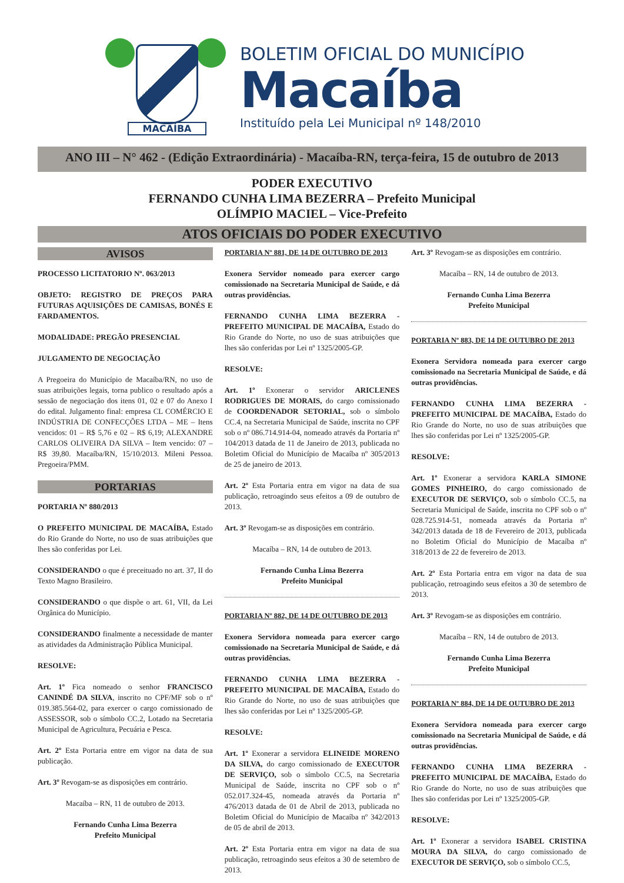MACAÍBA
BOLETIM OFICIAL DO MUNICÍPIO
Macaíba
Instituído pela Lei Municipal nº 148/2010
ANO III – N° 462 - (Edição Extraordinária) - Macaíba-RN, terça-feira, 15 de outubro de 2013
PODER EXECUTIVO
FERNANDO CUNHA LIMA BEZERRA – Prefeito Municipal
OLÍMPIO MACIEL – Vice-Prefeito
ATOS OFICIAIS DO PODER EXECUTIVO
AVISOS
PROCESSO LICITATORIO Nº. 063/2013
OBJETO: REGISTRO DE PREÇOS PARA FUTURAS AQUISIÇÕES DE CAMISAS, BONÉS E FARDAMENTOS.
MODALIDADE: PREGÃO PRESENCIAL
JULGAMENTO DE NEGOCIAÇÃO
A Pregoeira do Município de Macaíba/RN, no uso de suas atribuições legais, torna publico o resultado após a sessão de negociação dos itens 01, 02 e 07 do Anexo I do edital. Julgamento final: empresa CL COMÉRCIO E INDÚSTRIA DE CONFECÇÕES LTDA – ME – Itens vencidos: 01 – R$ 5,76 e 02 – R$ 6,19; ALEXANDRE CARLOS OLIVEIRA DA SILVA – Item vencido: 07 – R$ 39,80. Macaíba/RN, 15/10/2013. Mileni Pessoa. Pregoeira/PMM.
PORTARIAS
PORTARIA Nº 880/2013
O PREFEITO MUNICIPAL DE MACAÍBA, Estado do Rio Grande do Norte, no uso de suas atribuições que lhes são conferidas por Lei.
CONSIDERANDO o que é preceituado no art. 37, II do Texto Magno Brasileiro.
CONSIDERANDO o que dispõe o art. 61, VII, da Lei Orgânica do Município.
CONSIDERANDO finalmente a necessidade de manter as atividades da Administração Pública Municipal.
RESOLVE:
Art. 1º Fica nomeado o senhor FRANCISCO CANINDÉ DA SILVA, inscrito no CPF/MF sob o nº 019.385.564-02, para exercer o cargo comissionado de ASSESSOR, sob o símbolo CC.2, Lotado na Secretaria Municipal de Agricultura, Pecuária e Pesca.
Art. 2º Esta Portaria entre em vigor na data de sua publicação.
Art. 3º Revogam-se as disposições em contrário.
Macaíba – RN, 11 de outubro de 2013.
Fernando Cunha Lima Bezerra
Prefeito Municipal
PORTARIA Nº 881, DE 14 DE OUTUBRO DE 2013
Exonera Servidor nomeado para exercer cargo comissionado na Secretaria Municipal de Saúde, e dá outras providências.
FERNANDO CUNHA LIMA BEZERRA - PREFEITO MUNICIPAL DE MACAÍBA, Estado do Rio Grande do Norte, no uso de suas atribuições que lhes são conferidas por Lei nº 1325/2005-GP.
RESOLVE:
Art. 1º Exonerar o servidor ARICLENES RODRIGUES DE MORAIS, do cargo comissionado de COORDENADOR SETORIAL, sob o símbolo CC.4, na Secretaria Municipal de Saúde, inscrita no CPF sob o nº 086.714.914-04, nomeado através da Portaria nº 104/2013 datada de 11 de Janeiro de 2013, publicada no Boletim Oficial do Município de Macaíba nº 305/2013 de 25 de janeiro de 2013.
Art. 2º Esta Portaria entra em vigor na data de sua publicação, retroagindo seus efeitos a 09 de outubro de 2013.
Art. 3º Revogam-se as disposições em contrário.
Macaíba – RN, 14 de outubro de 2013.
Fernando Cunha Lima Bezerra
Prefeito Municipal
PORTARIA Nº 882, DE 14 DE OUTUBRO DE 2013
Exonera Servidora nomeada para exercer cargo comissionado na Secretaria Municipal de Saúde, e dá outras providências.
FERNANDO CUNHA LIMA BEZERRA - PREFEITO MUNICIPAL DE MACAÍBA, Estado do Rio Grande do Norte, no uso de suas atribuições que lhes são conferidas por Lei nº 1325/2005-GP.
RESOLVE:
Art. 1º Exonerar a servidora ELINEIDE MORENO DA SILVA, do cargo comissionado de EXECUTOR DE SERVIÇO, sob o símbolo CC.5, na Secretaria Municipal de Saúde, inscrita no CPF sob o nº 052.017.324-45, nomeada através da Portaria nº 476/2013 datada de 01 de Abril de 2013, publicada no Boletim Oficial do Município de Macaíba nº 342/2013 de 05 de abril de 2013.
Art. 2º Esta Portaria entra em vigor na data de sua publicação, retroagindo seus efeitos a 30 de setembro de 2013.
Art. 3º Revogam-se as disposições em contrário.
Macaíba – RN, 14 de outubro de 2013.
Fernando Cunha Lima Bezerra
Prefeito Municipal
PORTARIA Nº 883, DE 14 DE OUTUBRO DE 2013
Exonera Servidora nomeada para exercer cargo comissionado na Secretaria Municipal de Saúde, e dá outras providências.
FERNANDO CUNHA LIMA BEZERRA - PREFEITO MUNICIPAL DE MACAÍBA, Estado do Rio Grande do Norte, no uso de suas atribuições que lhes são conferidas por Lei nº 1325/2005-GP.
RESOLVE:
Art. 1º Exonerar a servidora KARLA SIMONE GOMES PINHEIRO, do cargo comissionado de EXECUTOR DE SERVIÇO, sob o símbolo CC.5, na Secretaria Municipal de Saúde, inscrita no CPF sob o nº 028.725.914-51, nomeada através da Portaria nº 342/2013 datada de 18 de Fevereiro de 2013, publicada no Boletim Oficial do Município de Macaíba nº 318/2013 de 22 de fevereiro de 2013.
Art. 2º Esta Portaria entra em vigor na data de sua publicação, retroagindo seus efeitos a 30 de setembro de 2013.
Art. 3º Revogam-se as disposições em contrário.
Macaíba – RN, 14 de outubro de 2013.
Fernando Cunha Lima Bezerra
Prefeito Municipal
PORTARIA Nº 884, DE 14 DE OUTUBRO DE 2013
Exonera Servidora nomeada para exercer cargo comissionado na Secretaria Municipal de Saúde, e dá outras providências.
FERNANDO CUNHA LIMA BEZERRA - PREFEITO MUNICIPAL DE MACAÍBA, Estado do Rio Grande do Norte, no uso de suas atribuições que lhes são conferidas por Lei nº 1325/2005-GP.
RESOLVE:
Art. 1º Exonerar a servidora ISABEL CRISTINA MOURA DA SILVA, do cargo comissionado de EXECUTOR DE SERVIÇO, sob o símbolo CC.5,